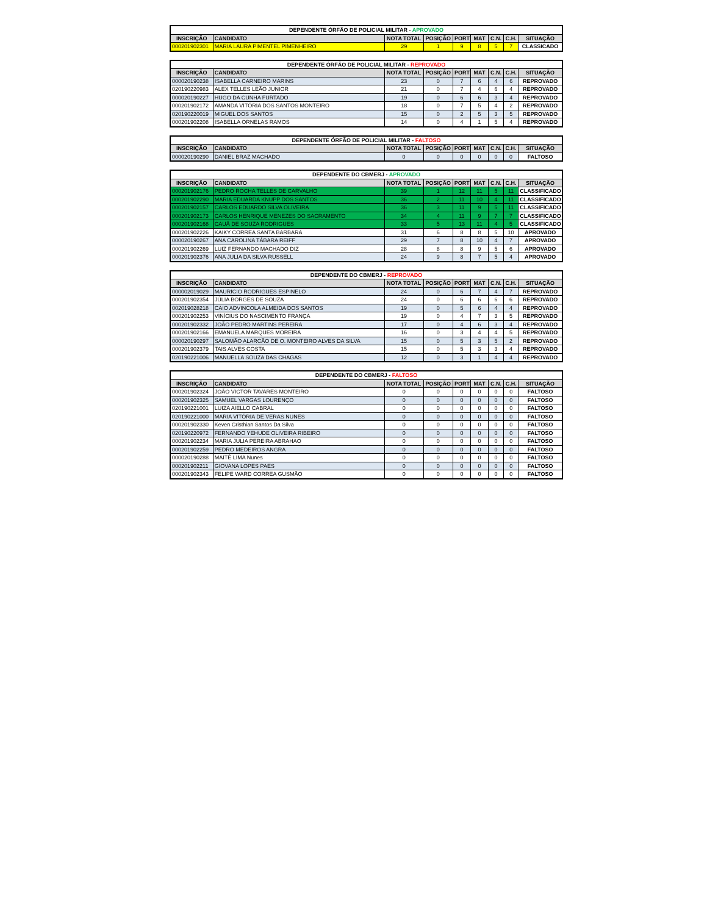| DEPENDENTE ÓRFÃO DE POLICIAL MILITAR - APROVADO | | | | | | | | |
| --- | --- | --- | --- | --- | --- | --- | --- | --- |
| INSCRIÇÃO | CANDIDATO | NOTA TOTAL | POSIÇÃO | PORT | MAT | C.N. | C.H. | SITUAÇÃO |
| 000201902301 | MARIA LAURA PIMENTEL PIMENHEIRO | 29 | 1 | 9 | 8 | 5 | 7 | CLASSICADO |
| DEPENDENTE ÓRFÃO DE POLICIAL MILITAR - REPROVADO | | | | | | | | |
| --- | --- | --- | --- | --- | --- | --- | --- | --- |
| INSCRIÇÃO | CANDIDATO | NOTA TOTAL | POSIÇÃO | PORT | MAT | C.N. | C.H. | SITUAÇÃO |
| 000020190238 | ISABELLA CARNEIRO MARINS | 23 | 0 | 7 | 6 | 4 | 6 | REPROVADO |
| 020190220983 | ALEX TELLES LEÃO JUNIOR | 21 | 0 | 7 | 4 | 6 | 4 | REPROVADO |
| 000020190227 | HUGO DA CUNHA FURTADO | 19 | 0 | 6 | 6 | 3 | 4 | REPROVADO |
| 000201902172 | AMANDA VITÓRIA DOS SANTOS MONTEIRO | 18 | 0 | 7 | 5 | 4 | 2 | REPROVADO |
| 020190220019 | MIGUEL DOS SANTOS | 15 | 0 | 2 | 5 | 3 | 5 | REPROVADO |
| 000201902208 | ISABELLA ORNELAS RAMOS | 14 | 0 | 4 | 1 | 5 | 4 | REPROVADO |
| DEPENDENTE ÓRFÃO DE POLICIAL MILITAR - FALTOSO | | | | | | | | |
| --- | --- | --- | --- | --- | --- | --- | --- | --- |
| INSCRIÇÃO | CANDIDATO | NOTA TOTAL | POSIÇÃO | PORT | MAT | C.N. | C.H. | SITUAÇÃO |
| 000020190290 | DANIEL BRAZ MACHADO | 0 | 0 | 0 | 0 | 0 | 0 | FALTOSO |
| DEPENDENTE DO CBMERJ - APROVADO | | | | | | | | |
| --- | --- | --- | --- | --- | --- | --- | --- | --- |
| INSCRIÇÃO | CANDIDATO | NOTA TOTAL | POSIÇÃO | PORT | MAT | C.N. | C.H. | SITUAÇÃO |
| 000201902176 | PEDRO ROCHA TELLES DE CARVALHO | 39 | 1 | 12 | 11 | 5 | 11 | CLASSIFICADO |
| 000201902290 | MARIA EDUARDA KNUPP DOS SANTOS | 36 | 2 | 11 | 10 | 4 | 11 | CLASSIFICADO |
| 000201902157 | CARLOS EDUARDO SILVA OLIVEIRA | 36 | 3 | 11 | 9 | 5 | 11 | CLASSIFICADO |
| 000201902173 | CARLOS HENRIQUE MENEZES DO SACRAMENTO | 34 | 4 | 11 | 9 | 7 | 7 | CLASSIFICADO |
| 000201902168 | CAUÃ DE SOUZA RODRIGUES | 33 | 5 | 13 | 11 | 4 | 5 | CLASSIFICADO |
| 000201902226 | KAIKY CORREA SANTA BARBARA | 31 | 6 | 8 | 8 | 5 | 10 | APROVADO |
| 000020190267 | ANA CAROLINA TÁBARA REIFF | 29 | 7 | 8 | 10 | 4 | 7 | APROVADO |
| 000201902269 | LUIZ FERNANDO MACHADO DIZ | 28 | 8 | 8 | 9 | 5 | 6 | APROVADO |
| 000201902376 | ANA JULIA DA SILVA RUSSELL | 24 | 9 | 8 | 7 | 5 | 4 | APROVADO |
| DEPENDENTE DO CBMERJ - REPROVADO | | | | | | | | |
| --- | --- | --- | --- | --- | --- | --- | --- | --- |
| INSCRIÇÃO | CANDIDATO | NOTA TOTAL | POSIÇÃO | PORT | MAT | C.N. | C.H. | SITUAÇÃO |
| 000002019029 | MAURICIO RODRIGUES ESPINELO | 24 | 0 | 6 | 7 | 4 | 7 | REPROVADO |
| 000201902354 | JÚLIA BORGES DE SOUZA | 24 | 0 | 6 | 6 | 6 | 6 | REPROVADO |
| 002019028218 | CAIO ADVINCOLA ALMEIDA DOS SANTOS | 19 | 0 | 5 | 6 | 4 | 4 | REPROVADO |
| 000201902253 | VINÍCIUS DO NASCIMENTO FRANÇA | 19 | 0 | 4 | 7 | 3 | 5 | REPROVADO |
| 000201902332 | JOÃO PEDRO MARTINS PEREIRA | 17 | 0 | 4 | 6 | 3 | 4 | REPROVADO |
| 000201902166 | EMANUELA MARQUES MOREIRA | 16 | 0 | 3 | 4 | 4 | 5 | REPROVADO |
| 000020190297 | SALOMÃO ALARCÃO DE O. MONTEIRO ALVES DA SILVA | 15 | 0 | 5 | 3 | 5 | 2 | REPROVADO |
| 000201902379 | TAIS ALVES COSTA | 15 | 0 | 5 | 3 | 3 | 4 | REPROVADO |
| 020190221006 | MANUELLA SOUZA DAS CHAGAS | 12 | 0 | 3 | 1 | 4 | 4 | REPROVADO |
| DEPENDENTE DO CBMERJ - FALTOSO | | | | | | | | |
| --- | --- | --- | --- | --- | --- | --- | --- | --- |
| INSCRIÇÃO | CANDIDATO | NOTA TOTAL | POSIÇÃO | PORT | MAT | C.N. | C.H. | SITUAÇÃO |
| 000201902324 | JOÃO VICTOR TAVARES MONTEIRO | 0 | 0 | 0 | 0 | 0 | 0 | FALTOSO |
| 000201902325 | SAMUEL VARGAS LOURENÇO | 0 | 0 | 0 | 0 | 0 | 0 | FALTOSO |
| 020190221001 | LUIZA AIELLO CABRAL | 0 | 0 | 0 | 0 | 0 | 0 | FALTOSO |
| 020190221000 | MARIA VITÓRIA DE VERAS NUNES | 0 | 0 | 0 | 0 | 0 | 0 | FALTOSO |
| 000201902330 | Keven Cristhian Santos Da Silva | 0 | 0 | 0 | 0 | 0 | 0 | FALTOSO |
| 020190220972 | FERNANDO YEHUDE OLIVEIRA RIBEIRO | 0 | 0 | 0 | 0 | 0 | 0 | FALTOSO |
| 000201902234 | MARIA JULIA PEREIRA ABRAHAO | 0 | 0 | 0 | 0 | 0 | 0 | FALTOSO |
| 000201902259 | PEDRO MEDEIROS ANGRA | 0 | 0 | 0 | 0 | 0 | 0 | FALTOSO |
| 000020190288 | MAITÊ LIMA Nunes | 0 | 0 | 0 | 0 | 0 | 0 | FALTOSO |
| 000201902211 | GIOVANA LOPES PAES | 0 | 0 | 0 | 0 | 0 | 0 | FALTOSO |
| 000201902343 | FELIPE WARD CORREA GUSMÃO | 0 | 0 | 0 | 0 | 0 | 0 | FALTOSO |